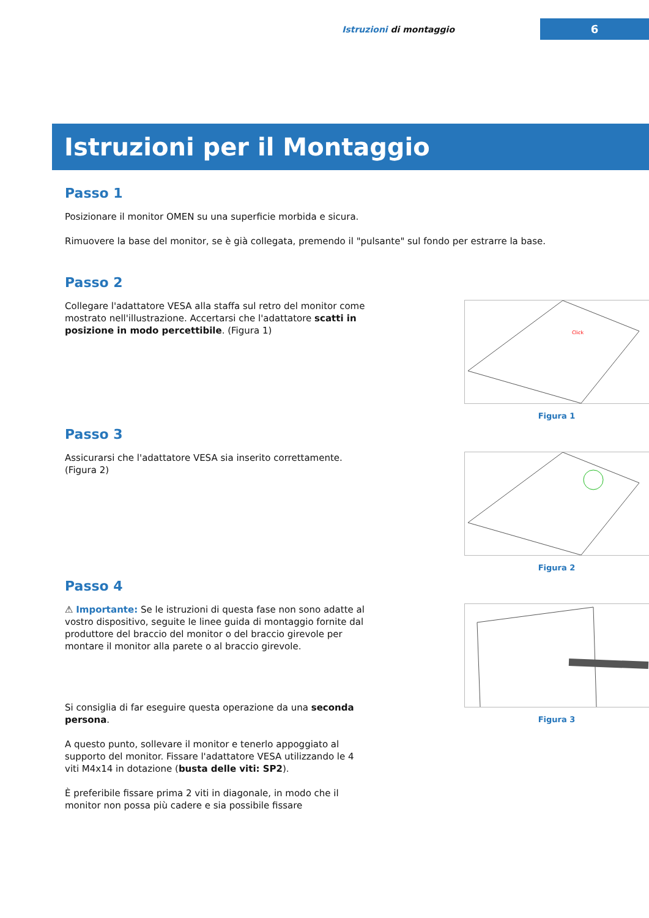Istruzioni di montaggio
6
Istruzioni per il Montaggio
Passo 1
Posizionare il monitor OMEN su una superficie morbida e sicura.
Rimuovere la base del monitor, se è già collegata, premendo il "pulsante" sul fondo per estrarre la base.
Passo 2
Collegare l'adattatore VESA alla staffa sul retro del monitor come mostrato nell'illustrazione. Accertarsi che l'adattatore scatti in posizione in modo percettibile. (Figura 1)
Click
Figura 1
Passo 3
Assicurarsi che l'adattatore VESA sia inserito correttamente. (Figura 2)
Figura 2
Passo 4
⚠ Importante: Se le istruzioni di questa fase non sono adatte al vostro dispositivo, seguite le linee guida di montaggio fornite dal produttore del braccio del monitor o del braccio girevole per montare il monitor alla parete o al braccio girevole.
Si consiglia di far eseguire questa operazione da una seconda persona.
A questo punto, sollevare il monitor e tenerlo appoggiato al supporto del monitor. Fissare l'adattatore VESA utilizzando le 4 viti M4x14 in dotazione (busta delle viti: SP2).
È preferibile fissare prima 2 viti in diagonale, in modo che il monitor non possa più cadere e sia possibile fissare
Figura 3